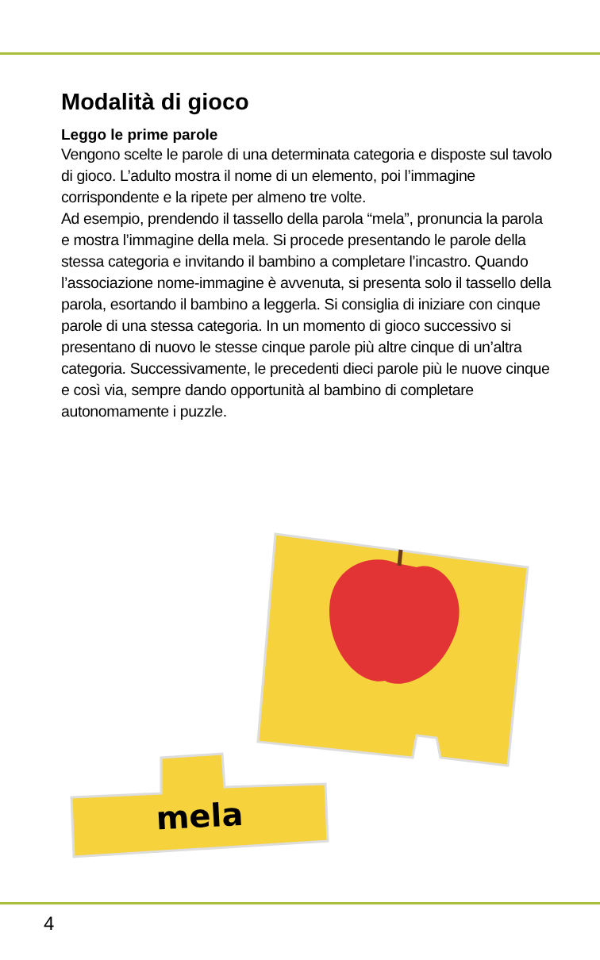Modalità di gioco
Leggo le prime parole
Vengono scelte le parole di una determinata categoria e disposte sul tavolo di gioco. L’adulto mostra il nome di un elemento, poi l’immagine corrispondente e la ripete per almeno tre volte.
Ad esempio, prendendo il tassello della parola “mela”, pronuncia la parola e mostra l’immagine della mela. Si procede presentando le parole della stessa categoria e invitando il bambino a completare l’incastro. Quando l’associazione nome-immagine è avvenuta, si presenta solo il tassello della parola, esortando il bambino a leggerla. Si consiglia di iniziare con cinque parole di una stessa categoria. In un momento di gioco successivo si presentano di nuovo le stesse cinque parole più altre cinque di un’altra categoria. Successivamente, le precedenti dieci parole più le nuove cinque e così via, sempre dando opportunità al bambino di completare autonomamente i puzzle.
mela
4